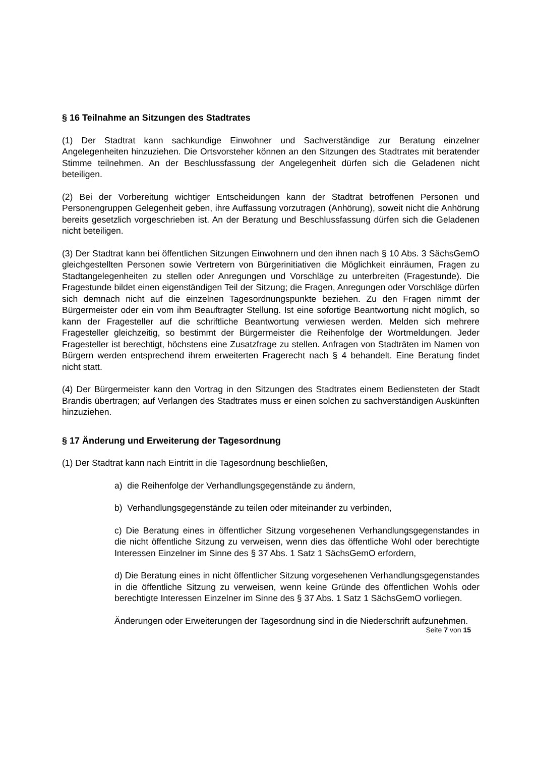§ 16 Teilnahme an Sitzungen des Stadtrates
(1) Der Stadtrat kann sachkundige Einwohner und Sachverständige zur Beratung einzelner Angelegenheiten hinzuziehen. Die Ortsvorsteher können an den Sitzungen des Stadtrates mit beratender Stimme teilnehmen. An der Beschlussfassung der Angelegenheit dürfen sich die Geladenen nicht beteiligen.
(2) Bei der Vorbereitung wichtiger Entscheidungen kann der Stadtrat betroffenen Personen und Personengruppen Gelegenheit geben, ihre Auffassung vorzutragen (Anhörung), soweit nicht die Anhörung bereits gesetzlich vorgeschrieben ist. An der Beratung und Beschlussfassung dürfen sich die Geladenen nicht beteiligen.
(3) Der Stadtrat kann bei öffentlichen Sitzungen Einwohnern und den ihnen nach § 10 Abs. 3 SächsGemO gleichgestellten Personen sowie Vertretern von Bürgerinitiativen die Möglichkeit einräumen, Fragen zu Stadtangelegenheiten zu stellen oder Anregungen und Vorschläge zu unterbreiten (Fragestunde). Die Fragestunde bildet einen eigenständigen Teil der Sitzung; die Fragen, Anregungen oder Vorschläge dürfen sich demnach nicht auf die einzelnen Tagesordnungspunkte beziehen. Zu den Fragen nimmt der Bürgermeister oder ein vom ihm Beauftragter Stellung. Ist eine sofortige Beantwortung nicht möglich, so kann der Fragesteller auf die schriftliche Beantwortung verwiesen werden. Melden sich mehrere Fragesteller gleichzeitig, so bestimmt der Bürgermeister die Reihenfolge der Wortmeldungen. Jeder Fragesteller ist berechtigt, höchstens eine Zusatzfrage zu stellen. Anfragen von Stadträten im Namen von Bürgern werden entsprechend ihrem erweiterten Fragerecht nach § 4 behandelt. Eine Beratung findet nicht statt.
(4) Der Bürgermeister kann den Vortrag in den Sitzungen des Stadtrates einem Bediensteten der Stadt Brandis übertragen; auf Verlangen des Stadtrates muss er einen solchen zu sachverständigen Auskünften hinzuziehen.
§ 17 Änderung und Erweiterung der Tagesordnung
(1) Der Stadtrat kann nach Eintritt in die Tagesordnung beschließen,
a) die Reihenfolge der Verhandlungsgegenstände zu ändern,
b) Verhandlungsgegenstände zu teilen oder miteinander zu verbinden,
c) Die Beratung eines in öffentlicher Sitzung vorgesehenen Verhandlungsgegenstandes in die nicht öffentliche Sitzung zu verweisen, wenn dies das öffentliche Wohl oder berechtigte Interessen Einzelner im Sinne des § 37 Abs. 1 Satz 1 SächsGemO erfordern,
d) Die Beratung eines in nicht öffentlicher Sitzung vorgesehenen Verhandlungsgegenstandes in die öffentliche Sitzung zu verweisen, wenn keine Gründe des öffentlichen Wohls oder berechtigte Interessen Einzelner im Sinne des § 37 Abs. 1 Satz 1 SächsGemO vorliegen.
Änderungen oder Erweiterungen der Tagesordnung sind in die Niederschrift aufzunehmen.
Seite 7 von 15